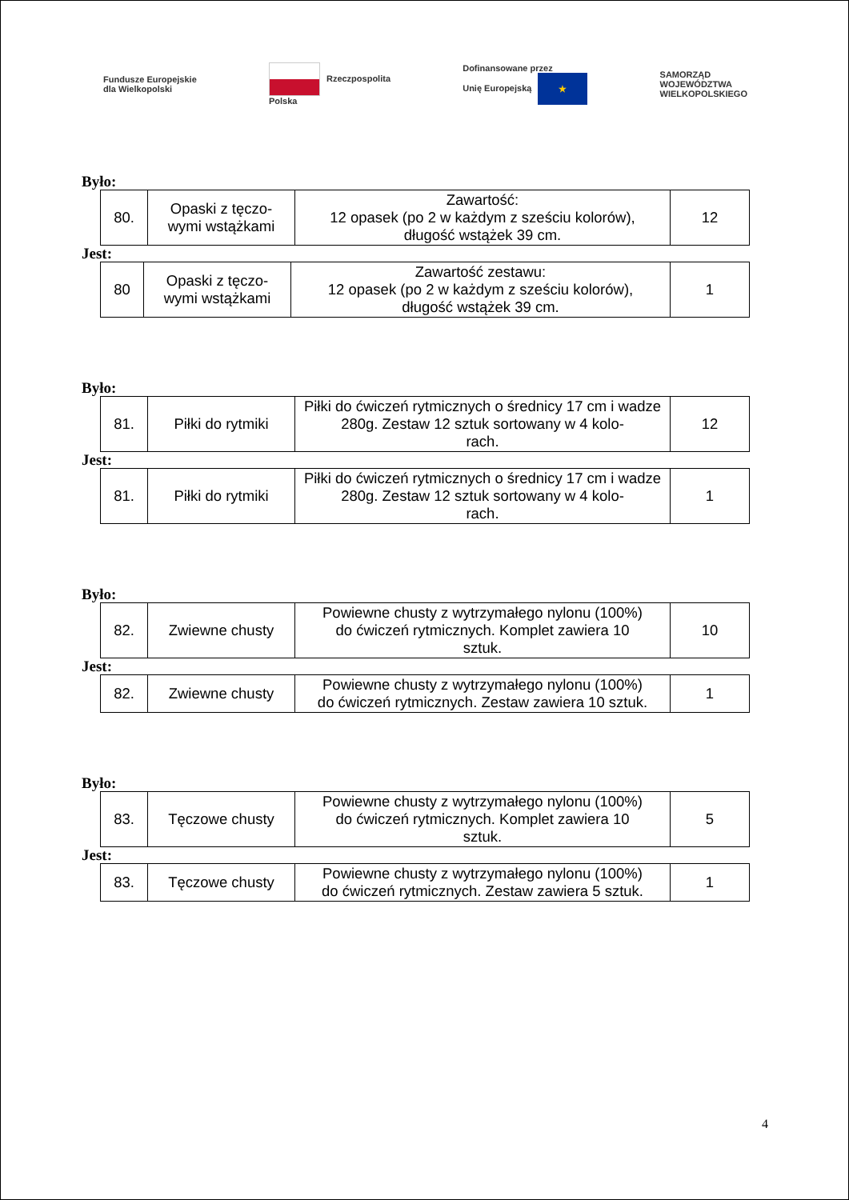Fundusze Europejskie
dla Wielkopolski Rzeczpospolita
Polska Dofinansowane przez
Unię Europejską ★ SAMORZĄD
WOJEWÓDZTWA
WIELKOPOLSKIEGO
Było:
| 80. | Opaski z tęczo- wymi wstążkami | Zawartość: 12 opasek (po 2 w każdym z sześciu kolorów), długość wstążek 39 cm. | 12 |
Jest:
| 80 | Opaski z tęczo- wymi wstążkami | Zawartość zestawu: 12 opasek (po 2 w każdym z sześciu kolorów), długość wstążek 39 cm. | 1 |
Było:
| 81. | Piłki do rytmiki | Piłki do ćwiczeń rytmicznych o średnicy 17 cm i wadze 280g. Zestaw 12 sztuk sortowany w 4 kolo- rach. | 12 |
Jest:
| 81. | Piłki do rytmiki | Piłki do ćwiczeń rytmicznych o średnicy 17 cm i wadze 280g. Zestaw 12 sztuk sortowany w 4 kolo- rach. | 1 |
Było:
| 82. | Zwiewne chusty | Powiewne chusty z wytrzymałego nylonu (100%) do ćwiczeń rytmicznych. Komplet zawiera 10 sztuk. | 10 |
Jest:
| 82. | Zwiewne chusty | Powiewne chusty z wytrzymałego nylonu (100%) do ćwiczeń rytmicznych. Zestaw zawiera 10 sztuk. | 1 |
Było:
| 83. | Tęczowe chusty | Powiewne chusty z wytrzymałego nylonu (100%) do ćwiczeń rytmicznych. Komplet zawiera 10 sztuk. | 5 |
Jest:
| 83. | Tęczowe chusty | Powiewne chusty z wytrzymałego nylonu (100%) do ćwiczeń rytmicznych. Zestaw zawiera 5 sztuk. | 1 |
4